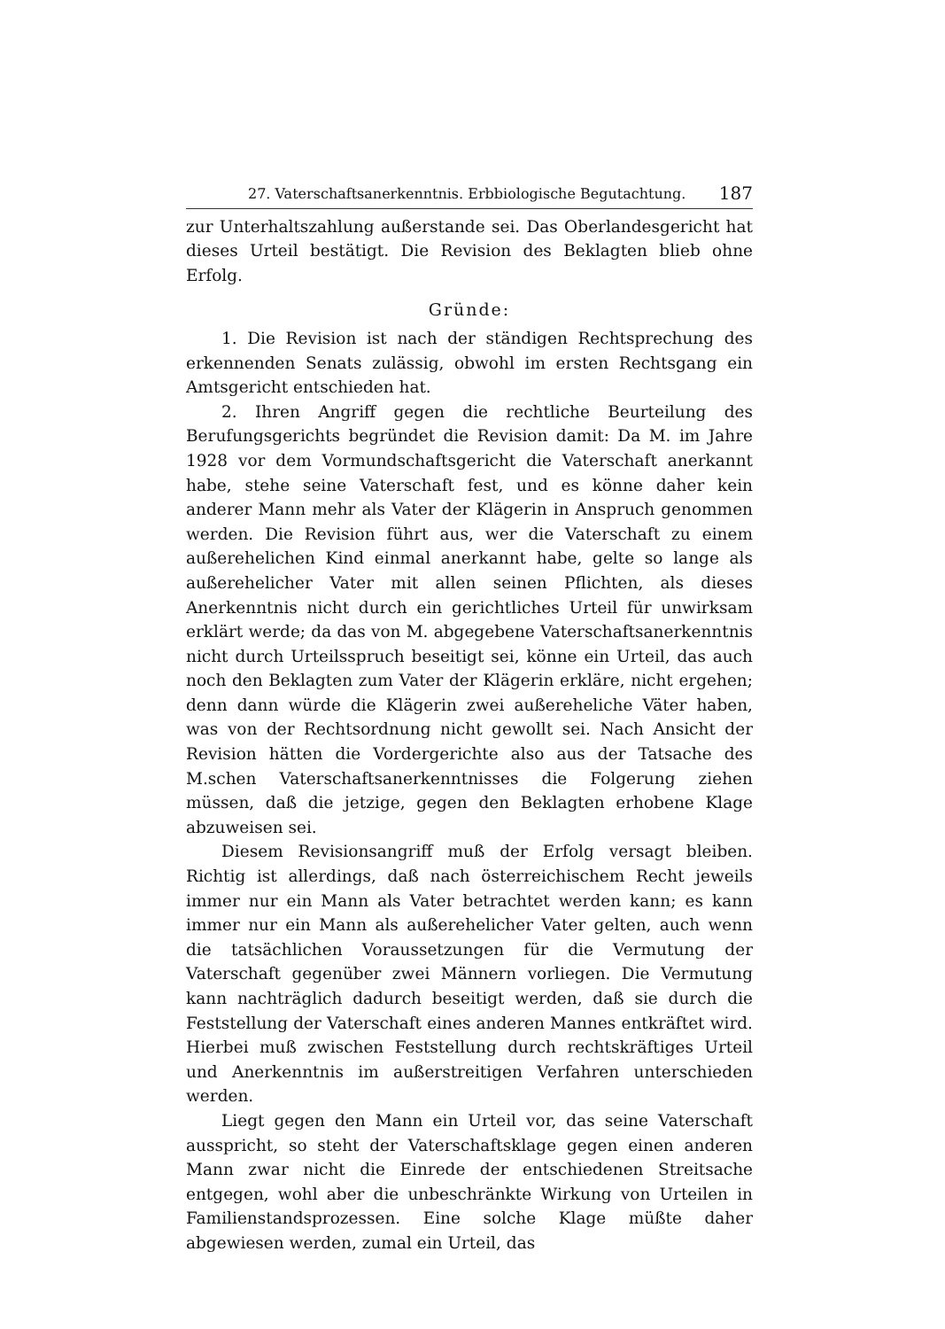27. Vaterschaftsanerkenntnis. Erbbiologische Begutachtung. 187
zur Unterhaltszahlung außerstande sei. Das Oberlandesgericht hat dieses Urteil bestätigt. Die Revision des Beklagten blieb ohne Erfolg.
Gründe:
1. Die Revision ist nach der ständigen Rechtsprechung des erkennenden Senats zulässig, obwohl im ersten Rechtsgang ein Amtsgericht entschieden hat.
2. Ihren Angriff gegen die rechtliche Beurteilung des Berufungsgerichts begründet die Revision damit: Da M. im Jahre 1928 vor dem Vormundschaftsgericht die Vaterschaft anerkannt habe, stehe seine Vaterschaft fest, und es könne daher kein anderer Mann mehr als Vater der Klägerin in Anspruch genommen werden. Die Revision führt aus, wer die Vaterschaft zu einem außerehelichen Kind einmal anerkannt habe, gelte so lange als außerehelicher Vater mit allen seinen Pflichten, als dieses Anerkenntnis nicht durch ein gerichtliches Urteil für unwirksam erklärt werde; da das von M. abgegebene Vaterschaftsanerkenntnis nicht durch Urteilsspruch beseitigt sei, könne ein Urteil, das auch noch den Beklagten zum Vater der Klägerin erkläre, nicht ergehen; denn dann würde die Klägerin zwei außereheliche Väter haben, was von der Rechtsordnung nicht gewollt sei. Nach Ansicht der Revision hätten die Vordergerichte also aus der Tatsache des M.schen Vaterschaftsanerkenntnisses die Folgerung ziehen müssen, daß die jetzige, gegen den Beklagten erhobene Klage abzuweisen sei.
Diesem Revisionsangriff muß der Erfolg versagt bleiben. Richtig ist allerdings, daß nach österreichischem Recht jeweils immer nur ein Mann als Vater betrachtet werden kann; es kann immer nur ein Mann als außerehelicher Vater gelten, auch wenn die tatsächlichen Voraussetzungen für die Vermutung der Vaterschaft gegenüber zwei Männern vorliegen. Die Vermutung kann nachträglich dadurch beseitigt werden, daß sie durch die Feststellung der Vaterschaft eines anderen Mannes entkräftet wird. Hierbei muß zwischen Feststellung durch rechtskräftiges Urteil und Anerkenntnis im außerstreitigen Verfahren unterschieden werden.
Liegt gegen den Mann ein Urteil vor, das seine Vaterschaft ausspricht, so steht der Vaterschaftsklage gegen einen anderen Mann zwar nicht die Einrede der entschiedenen Streitsache entgegen, wohl aber die unbeschränkte Wirkung von Urteilen in Familienstandsprozessen. Eine solche Klage müßte daher abgewiesen werden, zumal ein Urteil, das